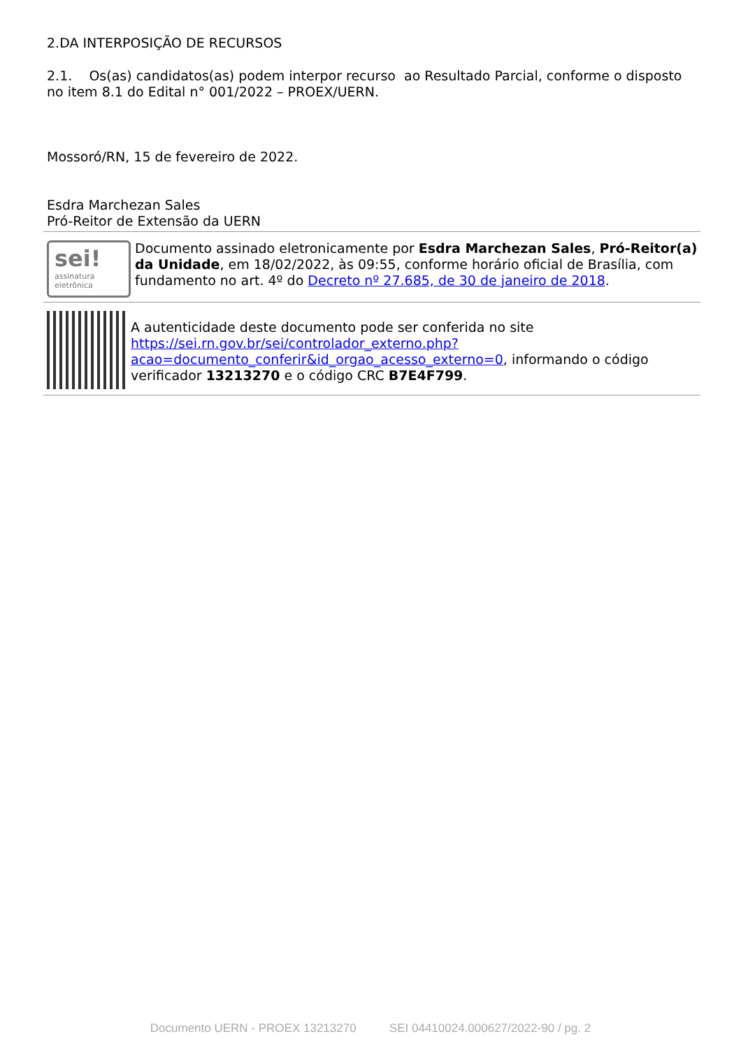2.DA INTERPOSIÇÃO DE RECURSOS
2.1. Os(as) candidatos(as) podem interpor recurso ao Resultado Parcial, conforme o disposto no item 8.1 do Edital n° 001/2022 – PROEX/UERN.
Mossoró/RN, 15 de fevereiro de 2022.
Esdra Marchezan Sales
Pró-Reitor de Extensão da UERN
sei!
assinatura
eletrônica
Documento assinado eletronicamente por Esdra Marchezan Sales, Pró-Reitor(a) da Unidade, em 18/02/2022, às 09:55, conforme horário oficial de Brasília, com fundamento no art. 4º do Decreto nº 27.685, de 30 de janeiro de 2018.
A autenticidade deste documento pode ser conferida no site https://sei.rn.gov.br/sei/controlador_externo.php?acao=documento_conferir&id_orgao_acesso_externo=0, informando o código verificador 13213270 e o código CRC B7E4F799.
Documento UERN - PROEX 13213270 SEI 04410024.000627/2022-90 / pg. 2